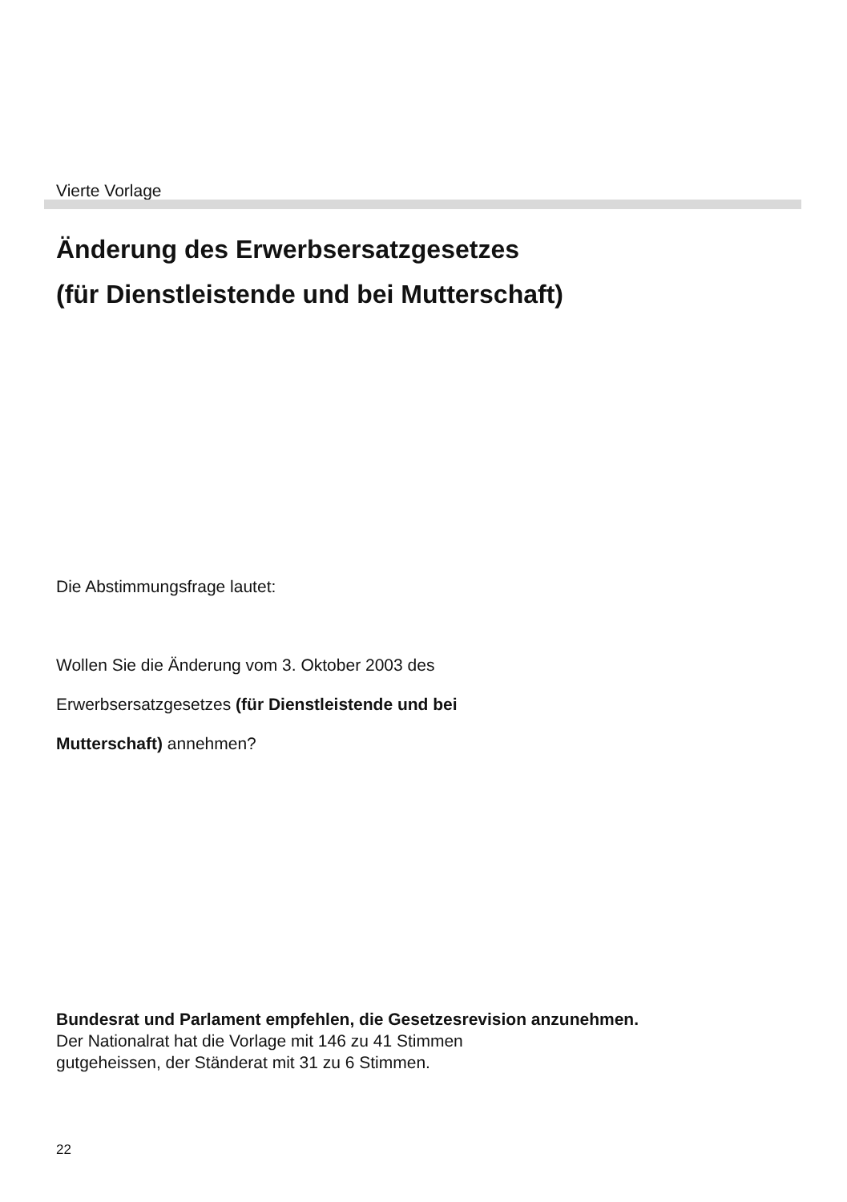Vierte Vorlage
Änderung des Erwerbsersatzgesetzes
(für Dienstleistende und bei Mutterschaft)
Die Abstimmungsfrage lautet:
Wollen Sie die Änderung vom 3. Oktober 2003 des
Erwerbsersatzgesetzes (für Dienstleistende und bei
Mutterschaft) annehmen?
Bundesrat und Parlament empfehlen, die Gesetzesrevision anzunehmen.
Der Nationalrat hat die Vorlage mit 146 zu 41 Stimmen
gutgeheissen, der Ständerat mit 31 zu 6 Stimmen.
22